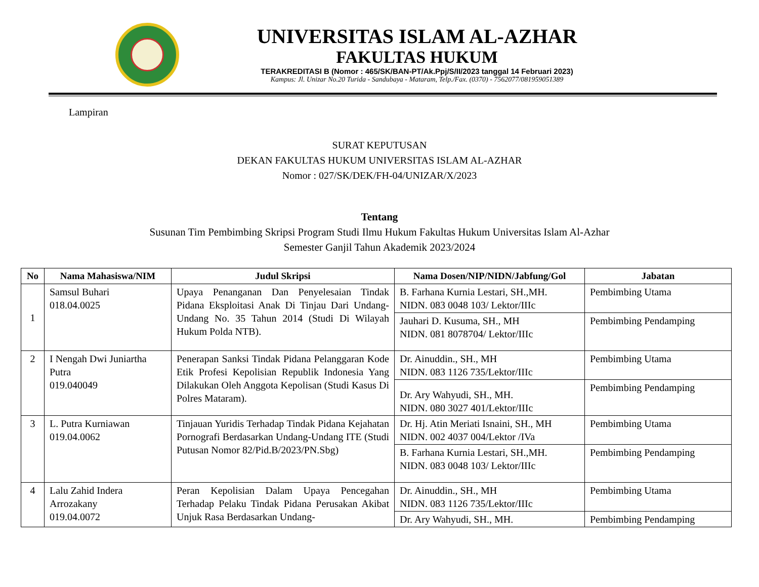UNIVERSITAS ISLAM AL-AZHAR
FAKULTAS HUKUM
TERAKREDITASI B (Nomor : 465/SK/BAN-PT/Ak.Ppj/S/II/2023 tanggal 14 Februari 2023)
Kampus: Jl. Unizar No.20 Turida - Sandubaya - Mataram, Telp./Fax. (0370) - 7562077/081959051389
Lampiran
SURAT KEPUTUSAN
DEKAN FAKULTAS HUKUM UNIVERSITAS ISLAM AL-AZHAR
Nomor : 027/SK/DEK/FH-04/UNIZAR/X/2023
Tentang
Susunan Tim Pembimbing Skripsi Program Studi Ilmu Hukum Fakultas Hukum Universitas Islam Al-Azhar
Semester Ganjil Tahun Akademik 2023/2024
| No | Nama Mahasiswa/NIM | Judul Skripsi | Nama Dosen/NIP/NIDN/Jabfung/Gol | Jabatan |
| --- | --- | --- | --- | --- |
| 1 | Samsul Buhari 018.04.0025 | Upaya Penanganan Dan Penyelesaian Tindak Pidana Eksploitasi Anak Di Tinjau Dari Undang-Undang No. 35 Tahun 2014 (Studi Di Wilayah Hukum Polda NTB). | B. Farhana Kurnia Lestari, SH.,MH. NIDN. 083 0048 103/ Lektor/IIIc | Pembimbing Utama |
| | | | Jauhari D. Kusuma, SH., MH NIDN. 081 8078704/ Lektor/IIIc | Pembimbing Pendamping |
| 2 | I Nengah Dwi Juniartha Putra 019.040049 | Penerapan Sanksi Tindak Pidana Pelanggaran Kode Etik Profesi Kepolisian Republik Indonesia Yang Dilakukan Oleh Anggota Kepolisan (Studi Kasus Di Polres Mataram). | Dr. Ainuddin., SH., MH NIDN. 083 1126 735/Lektor/IIIc | Pembimbing Utama |
| | | | Dr. Ary Wahyudi, SH., MH. NIDN. 080 3027 401/Lektor/IIIc | Pembimbing Pendamping |
| 3 | L. Putra Kurniawan 019.04.0062 | Tinjauan Yuridis Terhadap Tindak Pidana Kejahatan Pornografi Berdasarkan Undang-Undang ITE (Studi Putusan Nomor 82/Pid.B/2023/PN.Sbg) | Dr. Hj. Atin Meriati Isnaini, SH., MH NIDN. 002 4037 004/Lektor /IVa | Pembimbing Utama |
| | | | B. Farhana Kurnia Lestari, SH.,MH. NIDN. 083 0048 103/ Lektor/IIIc | Pembimbing Pendamping |
| 4 | Lalu Zahid Indera Arrozakany 019.04.0072 | Peran Kepolisian Dalam Upaya Pencegahan Terhadap Pelaku Tindak Pidana Perusakan Akibat Unjuk Rasa Berdasarkan Undang- | Dr. Ainuddin., SH., MH NIDN. 083 1126 735/Lektor/IIIc | Pembimbing Utama |
| | | | Dr. Ary Wahyudi, SH., MH. | Pembimbing Pendamping |